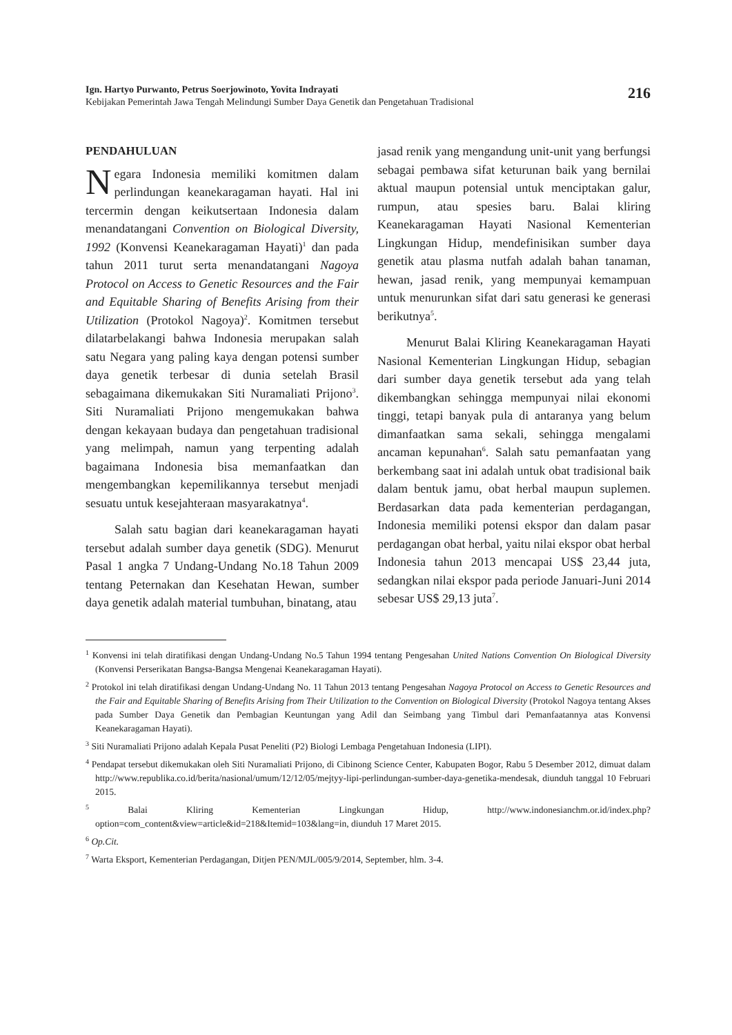Ign. Hartyo Purwanto, Petrus Soerjowinoto, Yovita Indrayati
Kebijakan Pemerintah Jawa Tengah Melindungi Sumber Daya Genetik dan Pengetahuan Tradisional
216
PENDAHULUAN
Negara Indonesia memiliki komitmen dalam perlindungan keanekaragaman hayati. Hal ini tercermin dengan keikutsertaan Indonesia dalam menandatangani Convention on Biological Diversity, 1992 (Konvensi Keanekaragaman Hayati)<sup>1</sup> dan pada tahun 2011 turut serta menandatangani Nagoya Protocol on Access to Genetic Resources and the Fair and Equitable Sharing of Benefits Arising from their Utilization (Protokol Nagoya)<sup>2</sup>. Komitmen tersebut dilatarbelakangi bahwa Indonesia merupakan salah satu Negara yang paling kaya dengan potensi sumber daya genetik terbesar di dunia setelah Brasil sebagaimana dikemukakan Siti Nuramaliati Prijono<sup>3</sup>. Siti Nuramaliati Prijono mengemukakan bahwa dengan kekayaan budaya dan pengetahuan tradisional yang melimpah, namun yang terpenting adalah bagaimana Indonesia bisa memanfaatkan dan mengembangkan kepemilikannya tersebut menjadi sesuatu untuk kesejahteraan masyarakatnya<sup>4</sup>.
Salah satu bagian dari keanekaragaman hayati tersebut adalah sumber daya genetik (SDG). Menurut Pasal 1 angka 7 Undang-Undang No.18 Tahun 2009 tentang Peternakan dan Kesehatan Hewan, sumber daya genetik adalah material tumbuhan, binatang, atau
jasad renik yang mengandung unit-unit yang berfungsi sebagai pembawa sifat keturunan baik yang bernilai aktual maupun potensial untuk menciptakan galur, rumpun, atau spesies baru. Balai kliring Keanekaragaman Hayati Nasional Kementerian Lingkungan Hidup, mendefinisikan sumber daya genetik atau plasma nutfah adalah bahan tanaman, hewan, jasad renik, yang mempunyai kemampuan untuk menurunkan sifat dari satu generasi ke generasi berikutnya<sup>5</sup>.
Menurut Balai Kliring Keanekaragaman Hayati Nasional Kementerian Lingkungan Hidup, sebagian dari sumber daya genetik tersebut ada yang telah dikembangkan sehingga mempunyai nilai ekonomi tinggi, tetapi banyak pula di antaranya yang belum dimanfaatkan sama sekali, sehingga mengalami ancaman kepunahan<sup>6</sup>. Salah satu pemanfaatan yang berkembang saat ini adalah untuk obat tradisional baik dalam bentuk jamu, obat herbal maupun suplemen. Berdasarkan data pada kementerian perdagangan, Indonesia memiliki potensi ekspor dan dalam pasar perdagangan obat herbal, yaitu nilai ekspor obat herbal Indonesia tahun 2013 mencapai US$ 23,44 juta, sedangkan nilai ekspor pada periode Januari-Juni 2014 sebesar US$ 29,13 juta<sup>7</sup>.
<sup>1</sup> Konvensi ini telah diratifikasi dengan Undang-Undang No.5 Tahun 1994 tentang Pengesahan United Nations Convention On Biological Diversity (Konvensi Perserikatan Bangsa-Bangsa Mengenai Keanekaragaman Hayati).
<sup>2</sup> Protokol ini telah diratifikasi dengan Undang-Undang No. 11 Tahun 2013 tentang Pengesahan Nagoya Protocol on Access to Genetic Resources and the Fair and Equitable Sharing of Benefits Arising from Their Utilization to the Convention on Biological Diversity (Protokol Nagoya tentang Akses pada Sumber Daya Genetik dan Pembagian Keuntungan yang Adil dan Seimbang yang Timbul dari Pemanfaatannya atas Konvensi Keanekaragaman Hayati).
<sup>3</sup> Siti Nuramaliati Prijono adalah Kepala Pusat Peneliti (P2) Biologi Lembaga Pengetahuan Indonesia (LIPI).
<sup>4</sup> Pendapat tersebut dikemukakan oleh Siti Nuramaliati Prijono, di Cibinong Science Center, Kabupaten Bogor, Rabu 5 Desember 2012, dimuat dalam http://www.republika.co.id/berita/nasional/umum/12/12/05/mejtyy-lipi-perlindungan-sumber-daya-genetika-mendesak, diunduh tanggal 10 Februari 2015.
<sup>5</sup> Balai Kliring Kementerian Lingkungan Hidup, http://www.indonesianchm.or.id/index.php?option=com_content&view=article&id=218&Itemid=103&lang=in, diunduh 17 Maret 2015.
<sup>6</sup> Op.Cit.
<sup>7</sup> Warta Eksport, Kementerian Perdagangan, Ditjen PEN/MJL/005/9/2014, September, hlm. 3-4.